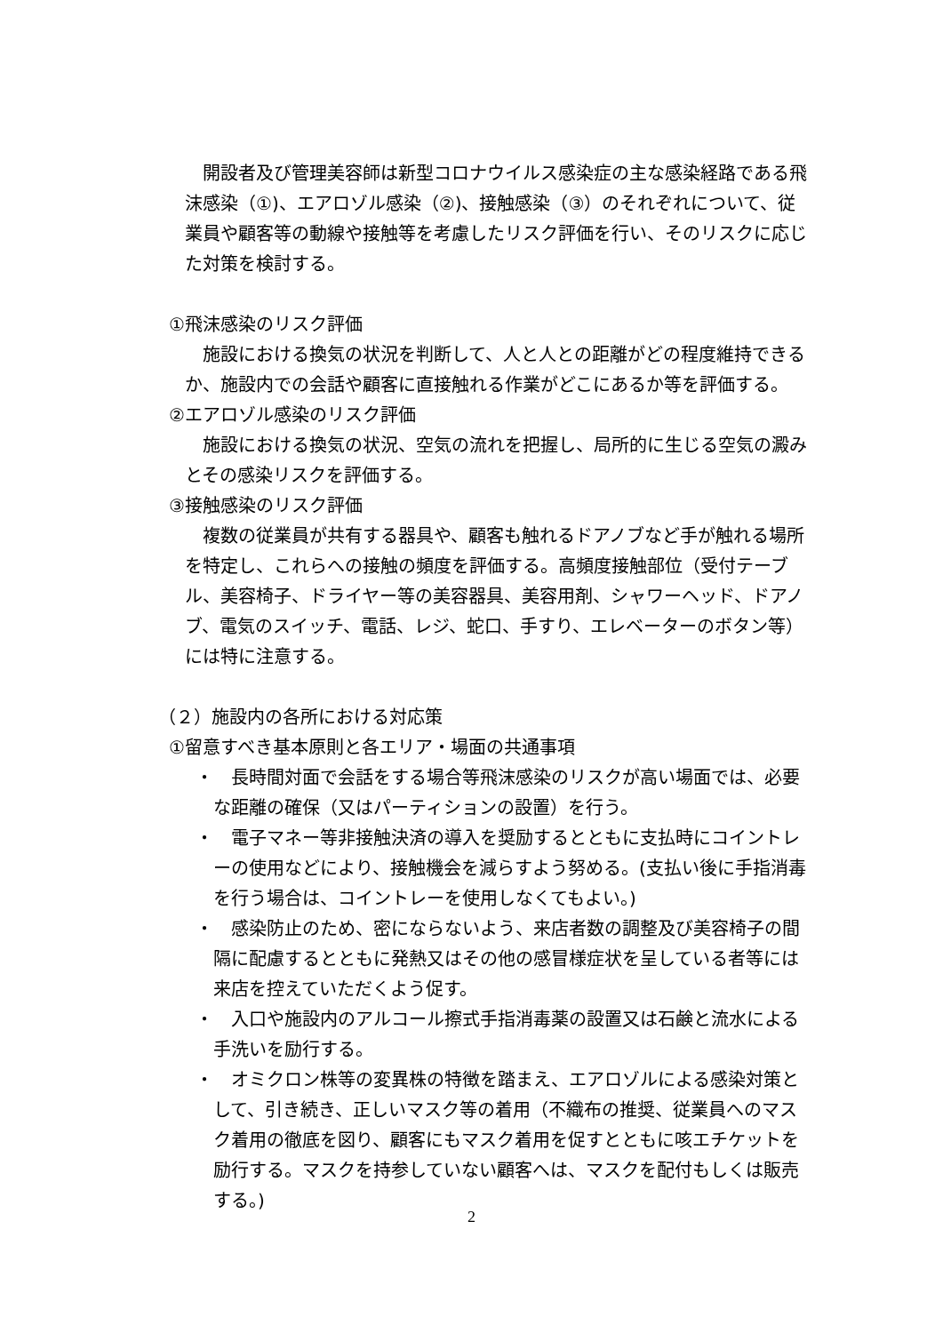開設者及び管理美容師は新型コロナウイルス感染症の主な感染経路である飛沫感染（①)、エアロゾル感染（②)、接触感染（③）のそれぞれについて、従業員や顧客等の動線や接触等を考慮したリスク評価を行い、そのリスクに応じた対策を検討する。
①飛沫感染のリスク評価
施設における換気の状況を判断して、人と人との距離がどの程度維持できるか、施設内での会話や顧客に直接触れる作業がどこにあるか等を評価する。
②エアロゾル感染のリスク評価
施設における換気の状況、空気の流れを把握し、局所的に生じる空気の澱みとその感染リスクを評価する。
③接触感染のリスク評価
複数の従業員が共有する器具や、顧客も触れるドアノブなど手が触れる場所を特定し、これらへの接触の頻度を評価する。高頻度接触部位（受付テーブル、美容椅子、ドライヤー等の美容器具、美容用剤、シャワーヘッド、ドアノブ、電気のスイッチ、電話、レジ、蛇口、手すり、エレベーターのボタン等）には特に注意する。
（２）施設内の各所における対応策
①留意すべき基本原則と各エリア・場面の共通事項
・　長時間対面で会話をする場合等飛沫感染のリスクが高い場面では、必要な距離の確保（又はパーティションの設置）を行う。
・　電子マネー等非接触決済の導入を奨励するとともに支払時にコイントレーの使用などにより、接触機会を減らすよう努める。(支払い後に手指消毒を行う場合は、コイントレーを使用しなくてもよい。)
・　感染防止のため、密にならないよう、来店者数の調整及び美容椅子の間隔に配慮するとともに発熱又はその他の感冒様症状を呈している者等には来店を控えていただくよう促す。
・　入口や施設内のアルコール擦式手指消毒薬の設置又は石鹸と流水による手洗いを励行する。
・　オミクロン株等の変異株の特徴を踏まえ、エアロゾルによる感染対策として、引き続き、正しいマスク等の着用（不織布の推奨、従業員へのマスク着用の徹底を図り、顧客にもマスク着用を促すとともに咳エチケットを励行する。マスクを持参していない顧客へは、マスクを配付もしくは販売する。)
2